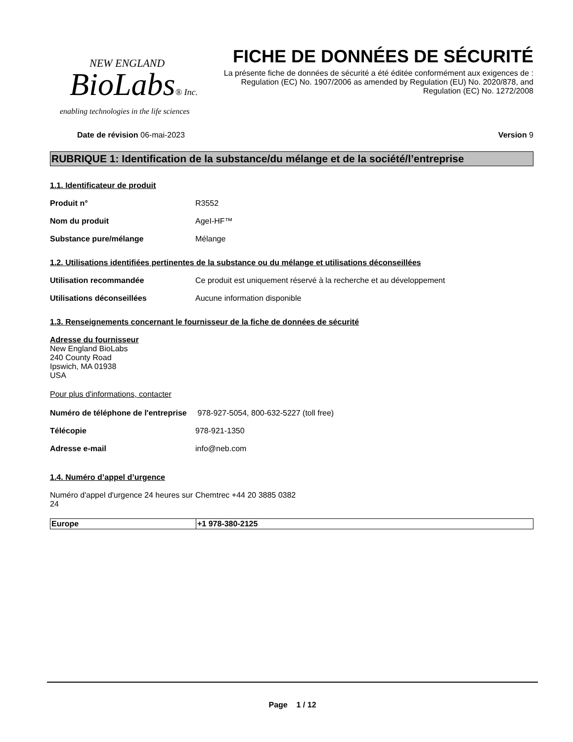NEW ENGLAND
BioLabs® Inc.
enabling technologies in the life sciences
FICHE DE DONNÉES DE SÉCURITÉ
La présente fiche de données de sécurité a été éditée conformément aux exigences de :
Regulation (EC) No. 1907/2006 as amended by Regulation (EU) No. 2020/878, and
Regulation (EC) No. 1272/2008
Date de révision 06-mai-2023 Version 9
RUBRIQUE 1: Identification de la substance/du mélange et de la société/l’entreprise
1.1. Identificateur de produit
Produit n° R3552
Nom du produit AgeI-HF™
Substance pure/mélange Mélange
1.2. Utilisations identifiées pertinentes de la substance ou du mélange et utilisations déconseillées
Utilisation recommandée Ce produit est uniquement réservé à la recherche et au développement
Utilisations déconseillées Aucune information disponible
1.3. Renseignements concernant le fournisseur de la fiche de données de sécurité
Adresse du fournisseur
New England BioLabs
240 County Road
Ipswich, MA 01938
USA
Pour plus d'informations, contacter
Numéro de téléphone de l'entreprise
978-927-5054, 800-632-5227 (toll free)
Télécopie 978-921-1350
Adresse e-mail info@neb.com
1.4. Numéro d’appel d’urgence
Numéro d'appel d'urgence 24 heures sur 24
Chemtrec +44 20 3885 0382
| Europe | +1 978-380-2125 |
Page 1 / 12